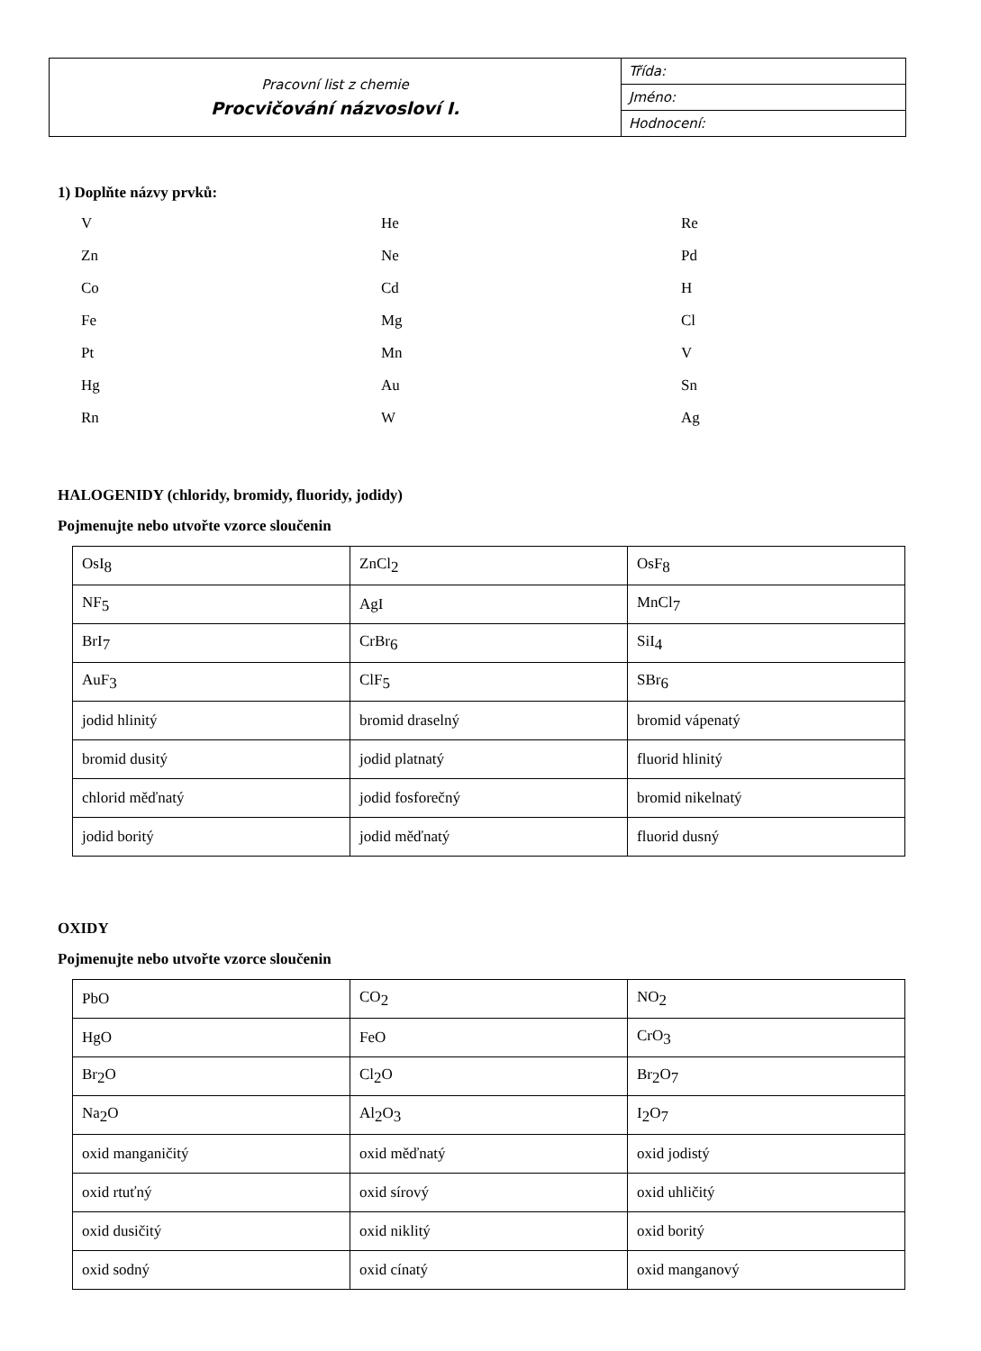| Pracovní list z chemie Procvičování názvosloví I. | Třída: |
| | Jméno: |
| | Hodnocení: |
1) Doplňte názvy prvků:
V
He
Re
Zn
Ne
Pd
Co
Cd
H
Fe
Mg
Cl
Pt
Mn
V
Hg
Au
Sn
Rn
W
Ag
HALOGENIDY (chloridy, bromidy, fluoridy, jodidy)
Pojmenujte nebo utvořte vzorce sloučenin
| OsI<sub>8</sub> | ZnCl<sub>2</sub> | OsF<sub>8</sub> |
| NF<sub>5</sub> | AgI | MnCl<sub>7</sub> |
| BrI<sub>7</sub> | CrBr<sub>6</sub> | SiI<sub>4</sub> |
| AuF<sub>3</sub> | ClF<sub>5</sub> | SBr<sub>6</sub> |
| jodid hlinitý | bromid draselný | bromid vápenatý |
| bromid dusitý | jodid platnatý | fluorid hlinitý |
| chlorid měďnatý | jodid fosforečný | bromid nikelnatý |
| jodid boritý | jodid měďnatý | fluorid dusný |
OXIDY
Pojmenujte nebo utvořte vzorce sloučenin
| PbO | CO<sub>2</sub> | NO<sub>2</sub> |
| HgO | FeO | CrO<sub>3</sub> |
| Br<sub>2</sub>O | Cl<sub>2</sub>O | Br<sub>2</sub>O<sub>7</sub> |
| Na<sub>2</sub>O | Al<sub>2</sub>O<sub>3</sub> | I<sub>2</sub>O<sub>7</sub> |
| oxid manganičitý | oxid měďnatý | oxid jodistý |
| oxid rtuťný | oxid sírový | oxid uhličitý |
| oxid dusičitý | oxid niklitý | oxid boritý |
| oxid sodný | oxid cínatý | oxid manganový |